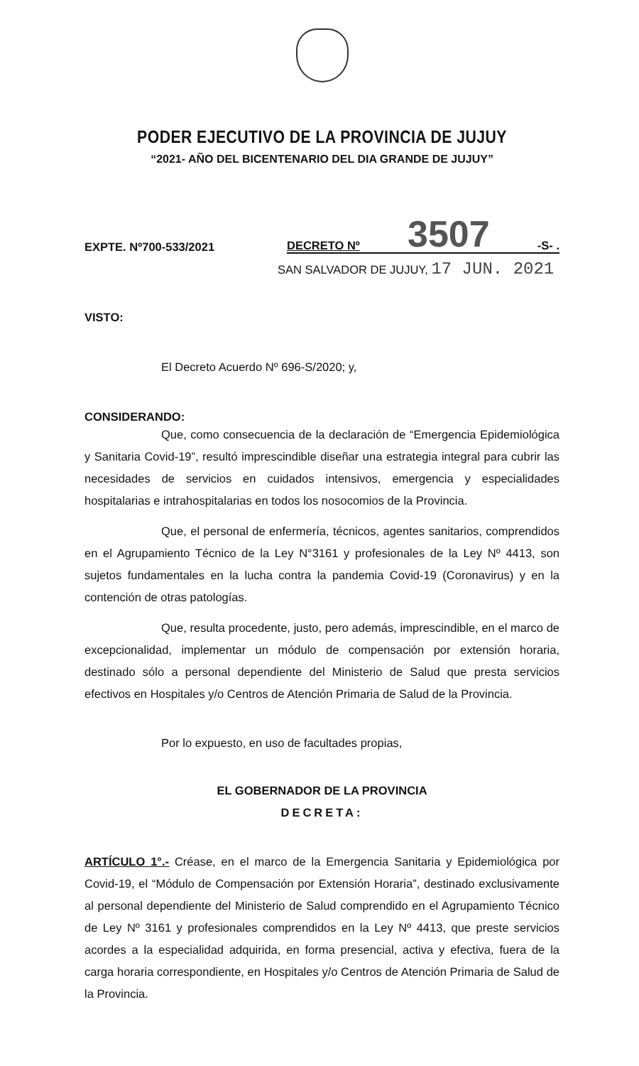PODER EJECUTIVO DE LA PROVINCIA DE JUJUY
“2021- AÑO DEL BICENTENARIO DEL DIA GRANDE DE JUJUY”
EXPTE. Nº700-533/2021
DECRETO Nº 3507 -S- .
SAN SALVADOR DE JUJUY, 17 JUN. 2021
VISTO:
El Decreto Acuerdo Nº 696-S/2020; y,
CONSIDERANDO:
Que, como consecuencia de la declaración de “Emergencia Epidemiológica y Sanitaria Covid-19”, resultó imprescindible diseñar una estrategia integral para cubrir las necesidades de servicios en cuidados intensivos, emergencia y especialidades hospitalarias e intrahospitalarias en todos los nosocomios de la Provincia.
Que, el personal de enfermería, técnicos, agentes sanitarios, comprendidos en el Agrupamiento Técnico de la Ley N°3161 y profesionales de la Ley Nº 4413, son sujetos fundamentales en la lucha contra la pandemia Covid-19 (Coronavirus) y en la contención de otras patologías.
Que, resulta procedente, justo, pero además, imprescindible, en el marco de excepcionalidad, implementar un módulo de compensación por extensión horaria, destinado sólo a personal dependiente del Ministerio de Salud que presta servicios efectivos en Hospitales y/o Centros de Atención Primaria de Salud de la Provincia.
Por lo expuesto, en uso de facultades propias,
EL GOBERNADOR DE LA PROVINCIA
DECRETA:
ARTÍCULO 1°.- Créase, en el marco de la Emergencia Sanitaria y Epidemiológica por Covid-19, el “Módulo de Compensación por Extensión Horaria”, destinado exclusivamente al personal dependiente del Ministerio de Salud comprendido en el Agrupamiento Técnico de Ley Nº 3161 y profesionales comprendidos en la Ley Nº 4413, que preste servicios acordes a la especialidad adquirida, en forma presencial, activa y efectiva, fuera de la carga horaria correspondiente, en Hospitales y/o Centros de Atención Primaria de Salud de la Provincia.